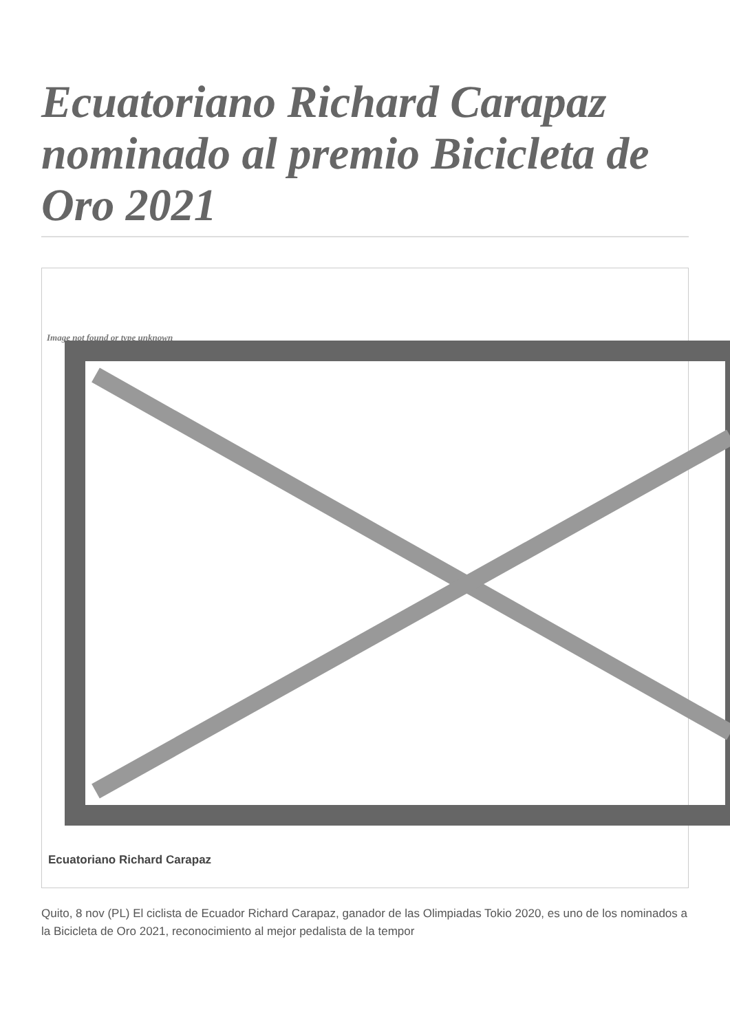Ecuatoriano Richard Carapaz nominado al premio Bicicleta de Oro 2021
Image not found or type unknown
Ecuatoriano Richard Carapaz
Quito, 8 nov (PL) El ciclista de Ecuador Richard Carapaz, ganador de las Olimpiadas Tokio 2020, es uno de los nominados a la Bicicleta de Oro 2021, reconocimiento al mejor pedalista de la tempor